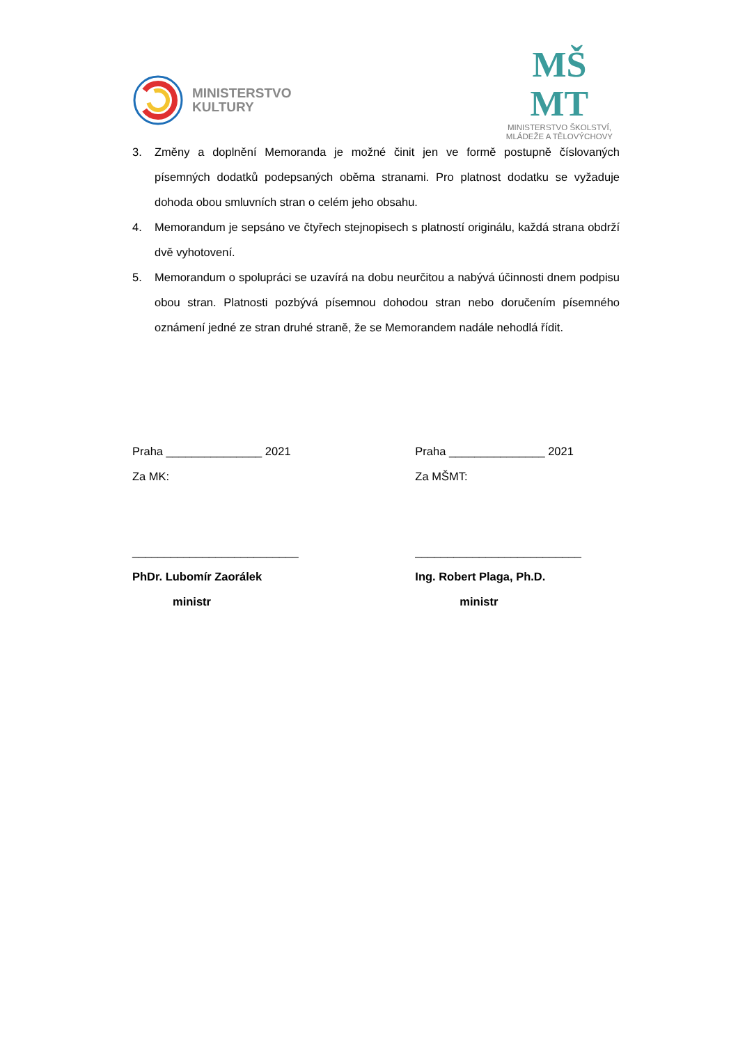MINISTERSTVO
KULTURY
MŠ
MT
MINISTERSTVO ŠKOLSTVÍ,
MLÁDEŽE A TĚLOVÝCHOVY
3. Změny a doplnění Memoranda je možné činit jen ve formě postupně číslovaných písemných dodatků podepsaných oběma stranami. Pro platnost dodatku se vyžaduje dohoda obou smluvních stran o celém jeho obsahu.
4. Memorandum je sepsáno ve čtyřech stejnopisech s platností originálu, každá strana obdrží dvě vyhotovení.
5. Memorandum o spolupráci se uzavírá na dobu neurčitou a nabývá účinnosti dnem podpisu obou stran. Platnosti pozbývá písemnou dohodou stran nebo doručením písemného oznámení jedné ze stran druhé straně, že se Memorandem nadále nehodlá řídit.
Praha _______________ 2021
Za MK:
__________________________
PhDr. Lubomír Zaorálek
ministr
Praha _______________ 2021
Za MŠMT:
__________________________
Ing. Robert Plaga, Ph.D.
ministr